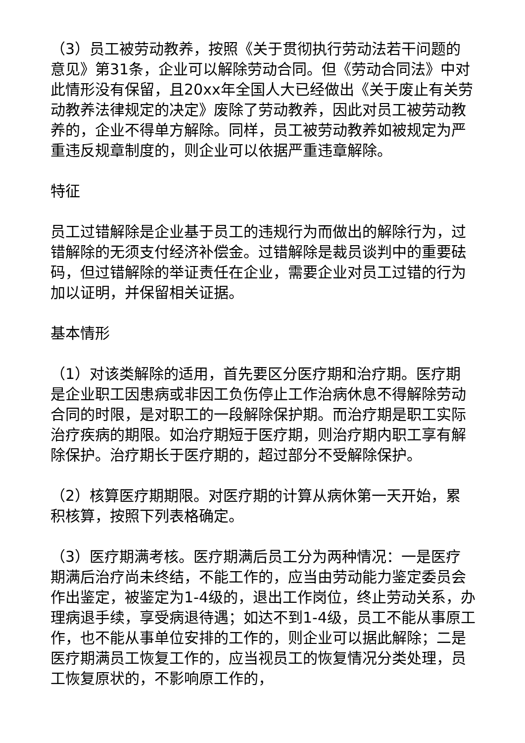（3）员工被劳动教养，按照《关于贯彻执行劳动法若干问题的意见》第31条，企业可以解除劳动合同。但《劳动合同法》中对此情形没有保留，且20xx年全国人大已经做出《关于废止有关劳动教养法律规定的决定》废除了劳动教养，因此对员工被劳动教养的，企业不得单方解除。同样，员工被劳动教养如被规定为严重违反规章制度的，则企业可以依据严重违章解除。
特征
员工过错解除是企业基于员工的违规行为而做出的解除行为，过错解除的无须支付经济补偿金。过错解除是裁员谈判中的重要砝码，但过错解除的举证责任在企业，需要企业对员工过错的行为加以证明，并保留相关证据。
基本情形
（1）对该类解除的适用，首先要区分医疗期和治疗期。医疗期是企业职工因患病或非因工负伤停止工作治病休息不得解除劳动合同的时限，是对职工的一段解除保护期。而治疗期是职工实际治疗疾病的期限。如治疗期短于医疗期，则治疗期内职工享有解除保护。治疗期长于医疗期的，超过部分不受解除保护。
（2）核算医疗期期限。对医疗期的计算从病休第一天开始，累积核算，按照下列表格确定。
（3）医疗期满考核。医疗期满后员工分为两种情况：一是医疗期满后治疗尚未终结，不能工作的，应当由劳动能力鉴定委员会作出鉴定，被鉴定为1-4级的，退出工作岗位，终止劳动关系，办理病退手续，享受病退待遇；如达不到1-4级，员工不能从事原工作，也不能从事单位安排的工作的，则企业可以据此解除；二是医疗期满员工恢复工作的，应当视员工的恢复情况分类处理，员工恢复原状的，不影响原工作的，